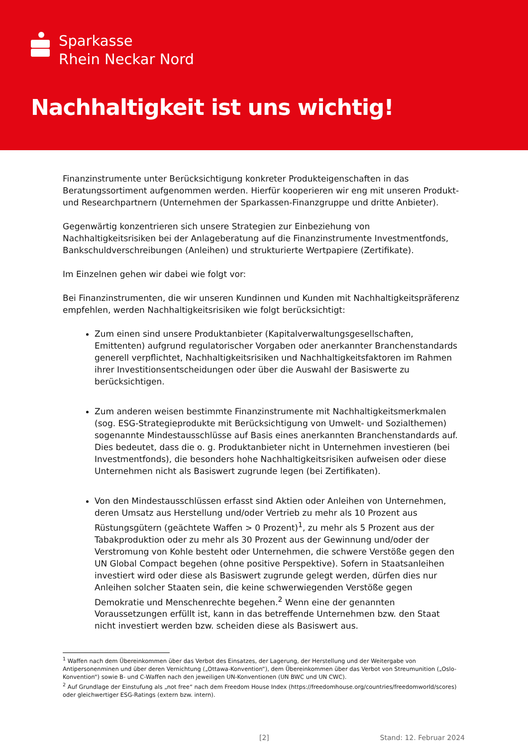Sparkasse
Rhein Neckar Nord
Nachhaltigkeit ist uns wichtig!
Finanzinstrumente unter Berücksichtigung konkreter Produkteigenschaften in das Beratungssortiment aufgenommen werden. Hierfür kooperieren wir eng mit unseren Produkt- und Researchpartnern (Unternehmen der Sparkassen-Finanzgruppe und dritte Anbieter).
Gegenwärtig konzentrieren sich unsere Strategien zur Einbeziehung von Nachhaltigkeitsrisiken bei der Anlageberatung auf die Finanzinstrumente Investmentfonds, Bankschuldverschreibungen (Anleihen) und strukturierte Wertpapiere (Zertifikate).
Im Einzelnen gehen wir dabei wie folgt vor:
Bei Finanzinstrumenten, die wir unseren Kundinnen und Kunden mit Nachhaltigkeitspräferenz empfehlen, werden Nachhaltigkeitsrisiken wie folgt berücksichtigt:
Zum einen sind unsere Produktanbieter (Kapitalverwaltungsgesellschaften, Emittenten) aufgrund regulatorischer Vorgaben oder anerkannter Branchenstandards generell verpflichtet, Nachhaltigkeitsrisiken und Nachhaltigkeitsfaktoren im Rahmen ihrer Investitionsentscheidungen oder über die Auswahl der Basiswerte zu berücksichtigen.
Zum anderen weisen bestimmte Finanzinstrumente mit Nachhaltigkeitsmerkmalen (sog. ESG-Strategieprodukte mit Berücksichtigung von Umwelt- und Sozialthemen) sogenannte Mindestausschlüsse auf Basis eines anerkannten Branchenstandards auf. Dies bedeutet, dass die o. g. Produktanbieter nicht in Unternehmen investieren (bei Investmentfonds), die besonders hohe Nachhaltigkeitsrisiken aufweisen oder diese Unternehmen nicht als Basiswert zugrunde legen (bei Zertifikaten).
Von den Mindestausschlüssen erfasst sind Aktien oder Anleihen von Unternehmen, deren Umsatz aus Herstellung und/oder Vertrieb zu mehr als 10 Prozent aus Rüstungsgütern (geächtete Waffen > 0 Prozent)<sup>1</sup>, zu mehr als 5 Prozent aus der Tabakproduktion oder zu mehr als 30 Prozent aus der Gewinnung und/oder der Verstromung von Kohle besteht oder Unternehmen, die schwere Verstöße gegen den UN Global Compact begehen (ohne positive Perspektive). Sofern in Staatsanleihen investiert wird oder diese als Basiswert zugrunde gelegt werden, dürfen dies nur Anleihen solcher Staaten sein, die keine schwerwiegenden Verstöße gegen Demokratie und Menschenrechte begehen.<sup>2</sup> Wenn eine der genannten Voraussetzungen erfüllt ist, kann in das betreffende Unternehmen bzw. den Staat nicht investiert werden bzw. scheiden diese als Basiswert aus.
<sup>1</sup> Waffen nach dem Übereinkommen über das Verbot des Einsatzes, der Lagerung, der Herstellung und der Weitergabe von Antipersonenminen und über deren Vernichtung („Ottawa-Konvention“), dem Übereinkommen über das Verbot von Streumunition („Oslo-Konvention“) sowie B- und C-Waffen nach den jeweiligen UN-Konventionen (UN BWC und UN CWC).
<sup>2</sup> Auf Grundlage der Einstufung als „not free“ nach dem Freedom House Index (https://freedomhouse.org/countries/freedomworld/scores) oder gleichwertiger ESG-Ratings (extern bzw. intern).
[2] Stand: 12. Februar 2024